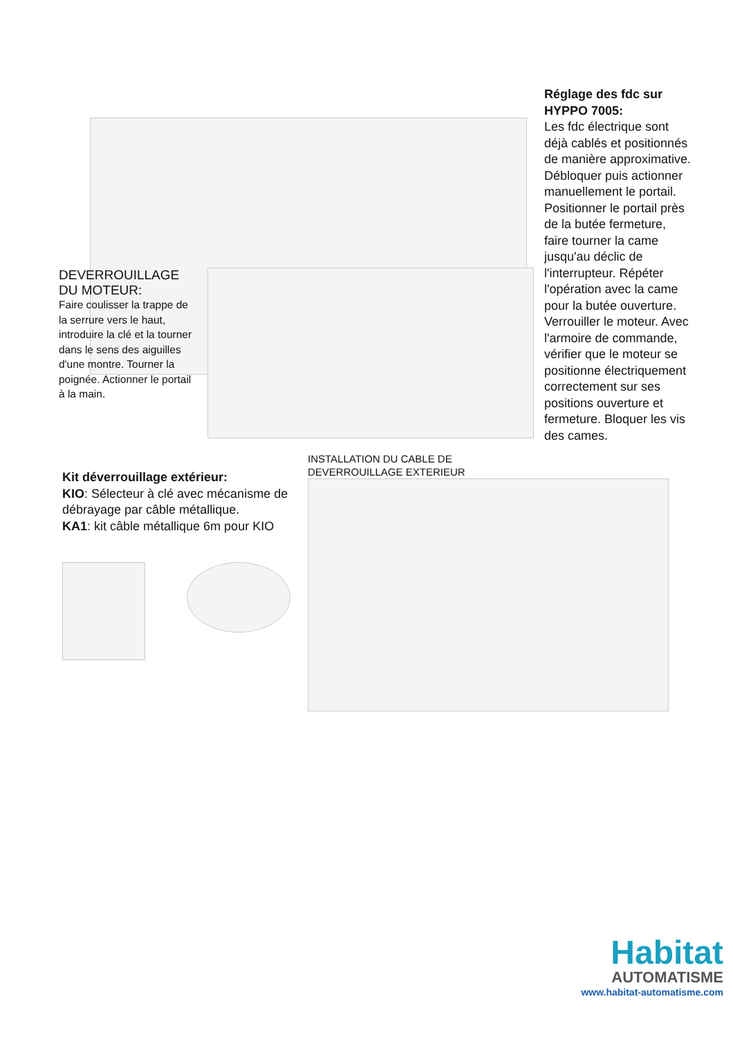Réglage des fdc sur HYPPO 7005:
Les fdc électrique sont déjà cablés et positionnés de manière approximative. Débloquer puis actionner manuellement le portail. Positionner le portail près de la butée fermeture, faire tourner la came jusqu'au déclic de l'interrupteur. Répéter l'opération avec la came pour la butée ouverture. Verrouiller le moteur. Avec l'armoire de commande, vérifier que le moteur se positionne électriquement correctement sur ses positions ouverture et fermeture. Bloquer les vis des cames.
DEVERROUILLAGE DU MOTEUR:
Faire coulisser la trappe de la serrure vers le haut, introduire la clé et la tourner dans le sens des aiguilles d'une montre. Tourner la poignée. Actionner le portail à la main.
Kit déverrouillage extérieur:
KIO: Sélecteur à clé avec mécanisme de débrayage par câble métallique.
KA1: kit câble métallique 6m pour KIO
INSTALLATION DU CABLE DE
DEVERROUILLAGE EXTERIEUR
Habitat
AUTOMATISME
www.habitat-automatisme.com